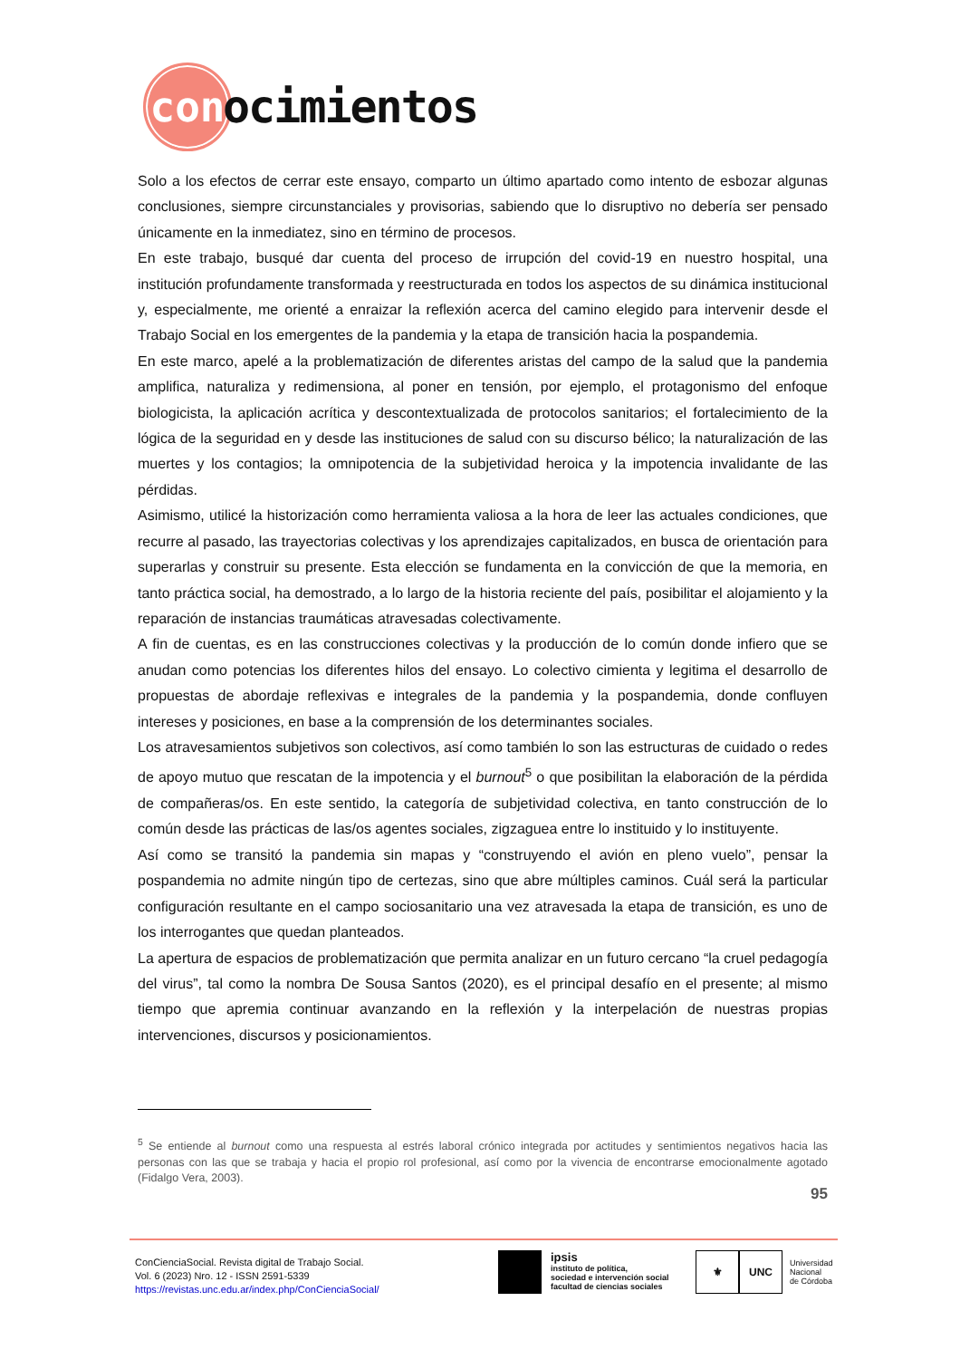con
ocimientos
Solo a los efectos de cerrar este ensayo, comparto un último apartado como intento de esbozar algunas conclusiones, siempre circunstanciales y provisorias, sabiendo que lo disruptivo no debería ser pensado únicamente en la inmediatez, sino en término de procesos.
En este trabajo, busqué dar cuenta del proceso de irrupción del covid-19 en nuestro hospital, una institución profundamente transformada y reestructurada en todos los aspectos de su dinámica institucional y, especialmente, me orienté a enraizar la reflexión acerca del camino elegido para intervenir desde el Trabajo Social en los emergentes de la pandemia y la etapa de transición hacia la pospandemia.
En este marco, apelé a la problematización de diferentes aristas del campo de la salud que la pandemia amplifica, naturaliza y redimensiona, al poner en tensión, por ejemplo, el protagonismo del enfoque biologicista, la aplicación acrítica y descontextualizada de protocolos sanitarios; el fortalecimiento de la lógica de la seguridad en y desde las instituciones de salud con su discurso bélico; la naturalización de las muertes y los contagios; la omnipotencia de la subjetividad heroica y la impotencia invalidante de las pérdidas.
Asimismo, utilicé la historización como herramienta valiosa a la hora de leer las actuales condiciones, que recurre al pasado, las trayectorias colectivas y los aprendizajes capitalizados, en busca de orientación para superarlas y construir su presente. Esta elección se fundamenta en la convicción de que la memoria, en tanto práctica social, ha demostrado, a lo largo de la historia reciente del país, posibilitar el alojamiento y la reparación de instancias traumáticas atravesadas colectivamente.
A fin de cuentas, es en las construcciones colectivas y la producción de lo común donde infiero que se anudan como potencias los diferentes hilos del ensayo. Lo colectivo cimienta y legitima el desarrollo de propuestas de abordaje reflexivas e integrales de la pandemia y la pospandemia, donde confluyen intereses y posiciones, en base a la comprensión de los determinantes sociales.
Los atravesamientos subjetivos son colectivos, así como también lo son las estructuras de cuidado o redes de apoyo mutuo que rescatan de la impotencia y el burnout<sup>5</sup> o que posibilitan la elaboración de la pérdida de compañeras/os. En este sentido, la categoría de subjetividad colectiva, en tanto construcción de lo común desde las prácticas de las/os agentes sociales, zigzaguea entre lo instituido y lo instituyente.
Así como se transitó la pandemia sin mapas y “construyendo el avión en pleno vuelo”, pensar la pospandemia no admite ningún tipo de certezas, sino que abre múltiples caminos. Cuál será la particular configuración resultante en el campo sociosanitario una vez atravesada la etapa de transición, es uno de los interrogantes que quedan planteados.
La apertura de espacios de problematización que permita analizar en un futuro cercano “la cruel pedagogía del virus”, tal como la nombra De Sousa Santos (2020), es el principal desafío en el presente; al mismo tiempo que apremia continuar avanzando en la reflexión y la interpelación de nuestras propias intervenciones, discursos y posicionamientos.
<sup>5</sup> Se entiende al burnout como una respuesta al estrés laboral crónico integrada por actitudes y sentimientos negativos hacia las personas con las que se trabaja y hacia el propio rol profesional, así como por la vivencia de encontrarse emocionalmente agotado (Fidalgo Vera, 2003).
95
ConCienciaSocial. Revista digital de Trabajo Social.
Vol. 6 (2023) Nro. 12 - ISSN 2591-5339
https://revistas.unc.edu.ar/index.php/ConCienciaSocial/
ipsis
instituto de política,
sociedad e intervención social
facultad de ciencias sociales
⚜ UNC
Universidad
Nacional
de Córdoba